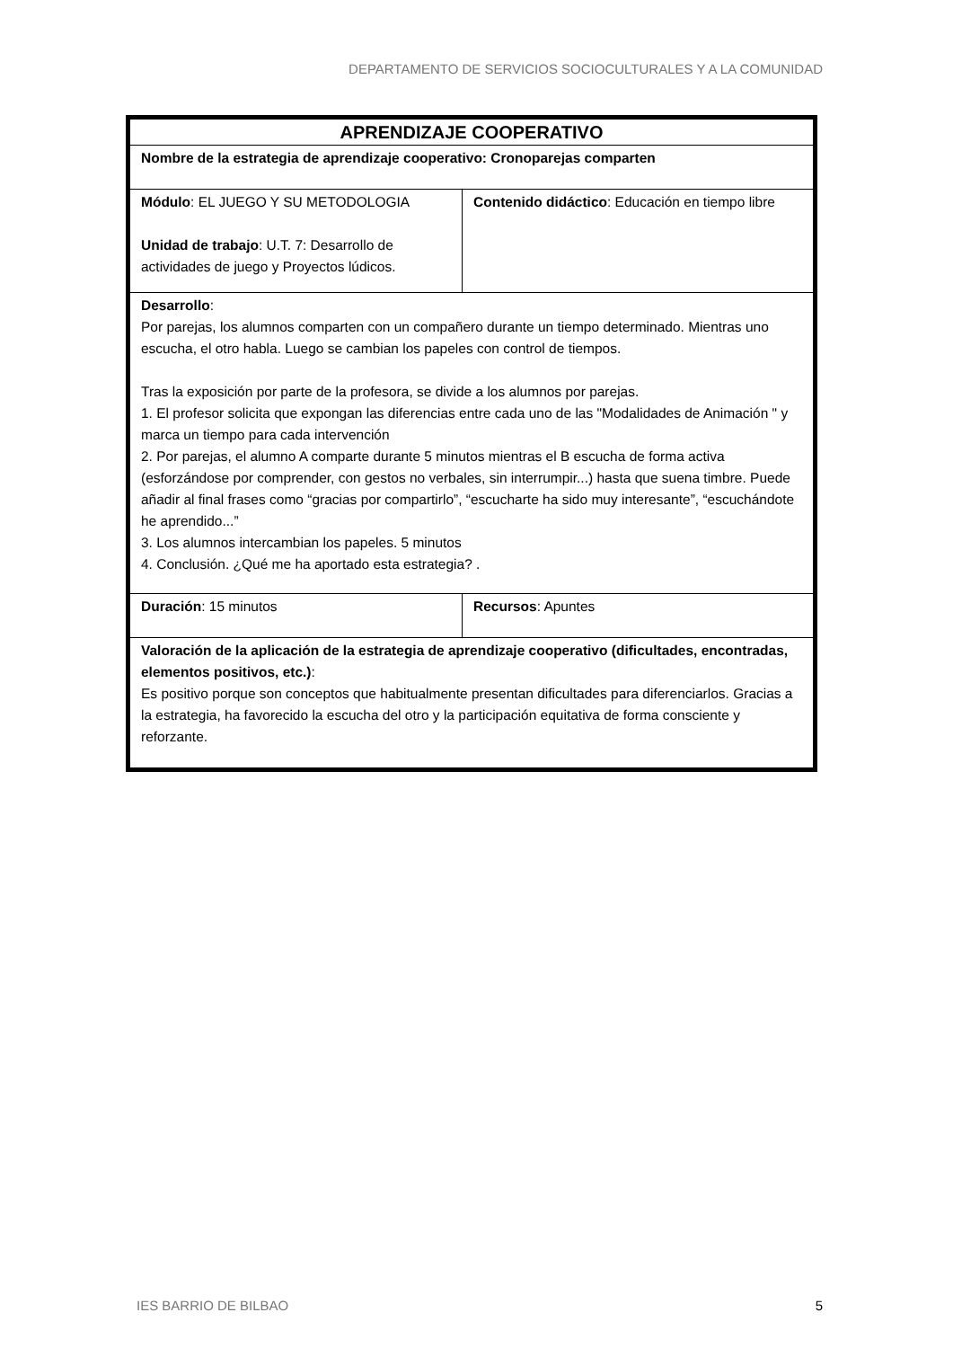DEPARTAMENTO DE SERVICIOS SOCIOCULTURALES Y A LA COMUNIDAD
| APRENDIZAJE COOPERATIVO | |
| Nombre de la estrategia de aprendizaje cooperativo: Cronoparejas comparten | |
| Módulo : EL JUEGO Y SU METODOLOGIA Unidad de trabajo : U.T. 7: Desarrollo de actividades de juego y Proyectos lúdicos. | Contenido didáctico : Educación en tiempo libre |
| Desarrollo : Por parejas, los alumnos comparten con un compañero durante un tiempo determinado. Mientras uno escucha, el otro habla. Luego se cambian los papeles con control de tiempos. Tras la exposición por parte de la profesora, se divide a los alumnos por parejas. 1. El profesor solicita que expongan las diferencias entre cada uno de las "Modalidades de Animación " y marca un tiempo para cada intervención 2. Por parejas, el alumno A comparte durante 5 minutos mientras el B escucha de forma activa (esforzándose por comprender, con gestos no verbales, sin interrumpir...) hasta que suena timbre. Puede añadir al final frases como “gracias por compartirlo”, “escucharte ha sido muy interesante”, “escuchándote he aprendido...” 3. Los alumnos intercambian los papeles. 5 minutos 4. Conclusión. ¿Qué me ha aportado esta estrategia? . | |
| Duración : 15 minutos | Recursos : Apuntes |
| Valoración de la aplicación de la estrategia de aprendizaje cooperativo (dificultades, encontradas, elementos positivos, etc.) : Es positivo porque son conceptos que habitualmente presentan dificultades para diferenciarlos. Gracias a la estrategia, ha favorecido la escucha del otro y la participación equitativa de forma consciente y reforzante. | |
IES BARRIO DE BILBAO 5